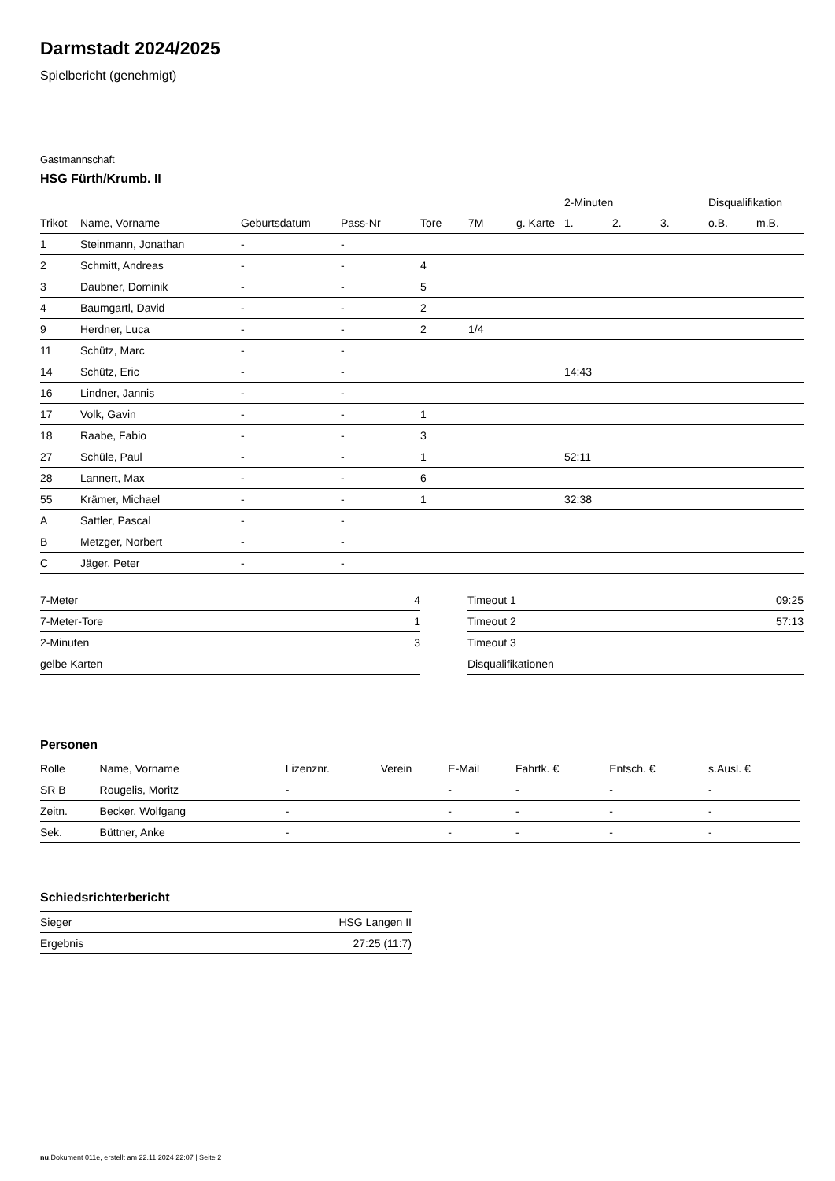Darmstadt 2024/2025
Spielbericht (genehmigt)
Gastmannschaft
HSG Fürth/Krumb. II
| | | | | | | | 2-Minuten | | | Disqualifikation | |
| --- | --- | --- | --- | --- | --- | --- | --- | --- | --- | --- | --- |
| Trikot | Name, Vorname | Geburtsdatum | Pass-Nr | Tore | 7M | g. Karte | 1. | 2. | 3. | o.B. | m.B. |
| 1 | Steinmann, Jonathan | - | - | | | | | | | | |
| 2 | Schmitt, Andreas | - | - | 4 | | | | | | | |
| 3 | Daubner, Dominik | - | - | 5 | | | | | | | |
| 4 | Baumgartl, David | - | - | 2 | | | | | | | |
| 9 | Herdner, Luca | - | - | 2 | 1/4 | | | | | | |
| 11 | Schütz, Marc | - | - | | | | | | | | |
| 14 | Schütz, Eric | - | - | | | | 14:43 | | | | |
| 16 | Lindner, Jannis | - | - | | | | | | | | |
| 17 | Volk, Gavin | - | - | 1 | | | | | | | |
| 18 | Raabe, Fabio | - | - | 3 | | | | | | | |
| 27 | Schüle, Paul | - | - | 1 | | | 52:11 | | | | |
| 28 | Lannert, Max | - | - | 6 | | | | | | | |
| 55 | Krämer, Michael | - | - | 1 | | | 32:38 | | | | |
| A | Sattler, Pascal | - | - | | | | | | | | |
| B | Metzger, Norbert | - | - | | | | | | | | |
| C | Jäger, Peter | - | - | | | | | | | | |
| 7-Meter | 4 |
| 7-Meter-Tore | 1 |
| 2-Minuten | 3 |
| gelbe Karten | |
| Timeout 1 | 09:25 |
| Timeout 2 | 57:13 |
| Timeout 3 | |
| Disqualifikationen | |
Personen
| Rolle | Name, Vorname | Lizenznr. | Verein | E-Mail | Fahrtk. € | Entsch. € | s.Ausl. € |
| --- | --- | --- | --- | --- | --- | --- | --- |
| SR B | Rougelis, Moritz | - | | - | - | - | - |
| Zeitn. | Becker, Wolfgang | - | | - | - | - | - |
| Sek. | Büttner, Anke | - | | - | - | - | - |
Schiedsrichterbericht
| Sieger | HSG Langen II |
| Ergebnis | 27:25 (11:7) |
nu.Dokument 011e, erstellt am 22.11.2024 22:07 | Seite 2